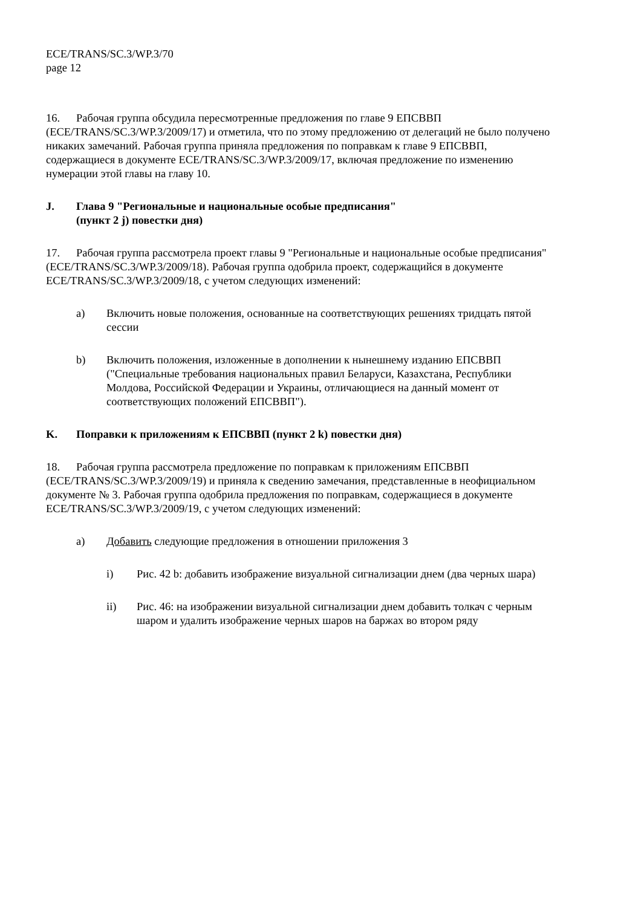ECE/TRANS/SC.3/WP.3/70
page 12
16. Рабочая группа обсудила пересмотренные предложения по главе 9 ЕПСВВП (ECE/TRANS/SC.3/WP.3/2009/17) и отметила, что по этому предложению от делегаций не было получено никаких замечаний. Рабочая группа приняла предложения по поправкам к главе 9 ЕПСВВП, содержащиеся в документе ECE/TRANS/SC.3/WP.3/2009/17, включая предложение по изменению нумерации этой главы на главу 10.
J. Глава 9 "Региональные и национальные особые предписания"
(пункт 2 j) повестки дня)
17. Рабочая группа рассмотрела проект главы 9 "Региональные и национальные особые предписания" (ECE/TRANS/SC.3/WP.3/2009/18). Рабочая группа одобрила проект, содержащийся в документе ECE/TRANS/SC.3/WP.3/2009/18, с учетом следующих изменений:
a) Включить новые положения, основанные на соответствующих решениях тридцать пятой сессии
b) Включить положения, изложенные в дополнении к нынешнему изданию ЕПСВВП ("Специальные требования национальных правил Беларуси, Казахстана, Республики Молдова, Российской Федерации и Украины, отличающиеся на данный момент от соответствующих положений ЕПСВВП").
K. Поправки к приложениям к ЕПСВВП (пункт 2 k) повестки дня)
18. Рабочая группа рассмотрела предложение по поправкам к приложениям ЕПСВВП (ECE/TRANS/SC.3/WP.3/2009/19) и приняла к сведению замечания, представленные в неофициальном документе № 3. Рабочая группа одобрила предложения по поправкам, содержащиеся в документе ECE/TRANS/SC.3/WP.3/2009/19, с учетом следующих изменений:
a) Добавить следующие предложения в отношении приложения 3
i) Рис. 42 b: добавить изображение визуальной сигнализации днем (два черных шара)
ii) Рис. 46: на изображении визуальной сигнализации днем добавить толкач с черным шаром и удалить изображение черных шаров на баржах во втором ряду